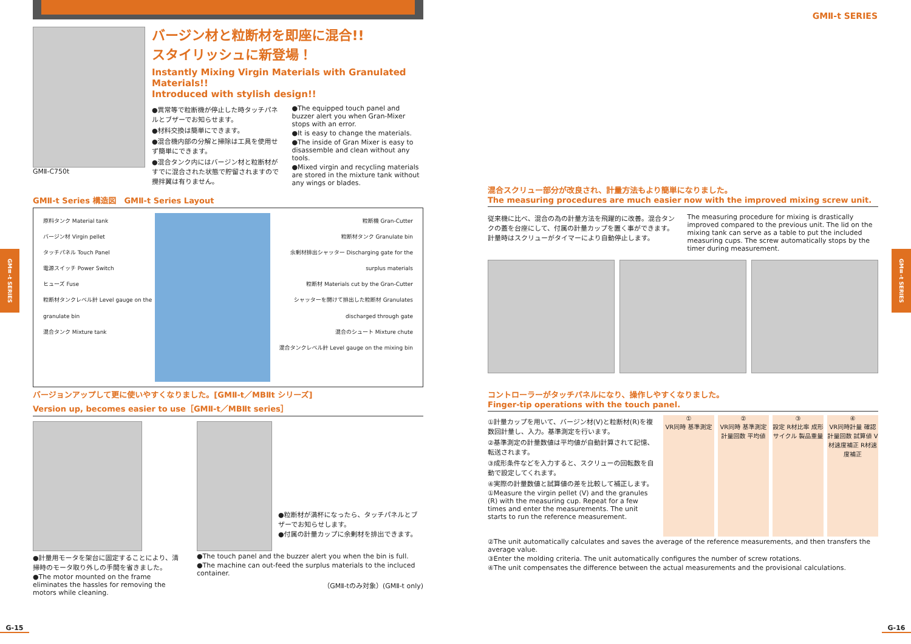GMⅡ-t SERIES
GMⅡ-t SERIES
GMⅡ-t SERIES
GMⅡ-C750t
バージン材と粒断材を即座に混合!!
スタイリッシュに新登場！
Instantly Mixing Virgin Materials with Granulated Materials!!
Introduced with stylish design!!
●異常等で粒断機が停止した時タッチパネルとブザーでお知らせます。
●材料交換は簡単にできます。
●混合機内部の分解と掃除は工具を使用せず簡単にできます。
●混合タンク内にはバージン材と粒断材がすでに混合された状態で貯留されますので攪拌翼は有りません。
●The equipped touch panel and buzzer alert you when Gran-Mixer stops with an error.
●It is easy to change the materials.
●The inside of Gran Mixer is easy to disassemble and clean without any tools.
●Mixed virgin and recycling materials are stored in the mixture tank without any wings or blades.
GMⅡ-t Series 構造図　GMⅡ-t Series Layout
原料タンク Material tank
バージン材 Virgin pellet
タッチパネル Touch Panel
電源スイッチ Power Switch
ヒューズ Fuse
粒断材タンクレベル計 Level gauge on the granulate bin
混合タンク Mixture tank
粒断機 Gran-Cutter
粒断材タンク Granulate bin
余剰材排出シャッター Discharging gate for the surplus materials
粒断材 Materials cut by the Gran-Cutter
シャッターを開けて排出した粒断材 Granulates discharged through gate
混合のシュート Mixture chute
混合タンクレベル計 Level gauge on the mixing bin
バージョンアップして更に使いやすくなりました。[GMⅡ-t／MBⅡt シリーズ]
Version up, becomes easier to use［GMⅡ-t／MBⅡt series］
●計量用モータを架台に固定することにより、清掃時のモータ取り外しの手間を省きました。
●The motor mounted on the frame eliminates the hassles for removing the motors while cleaning.
●粒断材が満杯になったら、タッチパネルとブザーでお知らせします。
●付属の計量カップに余剰材を排出できます。
●The touch panel and the buzzer alert you when the bin is full.
●The machine can out-feed the surplus materials to the incluced container.
（GMⅡ-tのみ対象）(GMⅡ-t only)
混合スクリュー部分が改良され、計量方法もより簡単になりました。
The measuring procedures are much easier now with the improved mixing screw unit.
従来機に比べ、混合の為の計量方法を飛躍的に改善。混合タンクの蓋を台座にして、付属の計量カップを置く事ができます。計量時はスクリューがタイマーにより自動停止します。
The measuring procedure for mixing is drastically improved compared to the previous unit. The lid on the mixing tank can serve as a table to put the included measuring cups. The screw automatically stops by the timer during measurement.
コントローラーがタッチパネルになり、操作しやすくなりました。
Finger-tip operations with the touch panel.
①計量カップを用いて、バージン材(V)と粒断材(R)を複数回計量し、入力。基準測定を行います。
②基準測定の計量数値は平均値が自動計算されて記憶、転送されます。
③成形条件などを入力すると、スクリューの回転数を自動で設定してくれます。
④実際の計量数値と試算値の差を比較して補正します。
①Measure the virgin pellet (V) and the granules (R) with the measuring cup. Repeat for a few times and enter the measurements. The unit starts to run the reference measurement.
①
VR同時 基準測定
②
VR同時 基準測定 計量回数 平均値
③
設定 R材比率 成形サイクル 製品重量
④
VR同時計量 確認 計量回数 試算値 V材速度補正 R材速度補正
②The unit automatically calculates and saves the average of the reference measurements, and then transfers the average value.
③Enter the molding criteria. The unit automatically configures the number of screw rotations.
④The unit compensates the difference between the actual measurements and the provisional calculations.
G-15 G-16